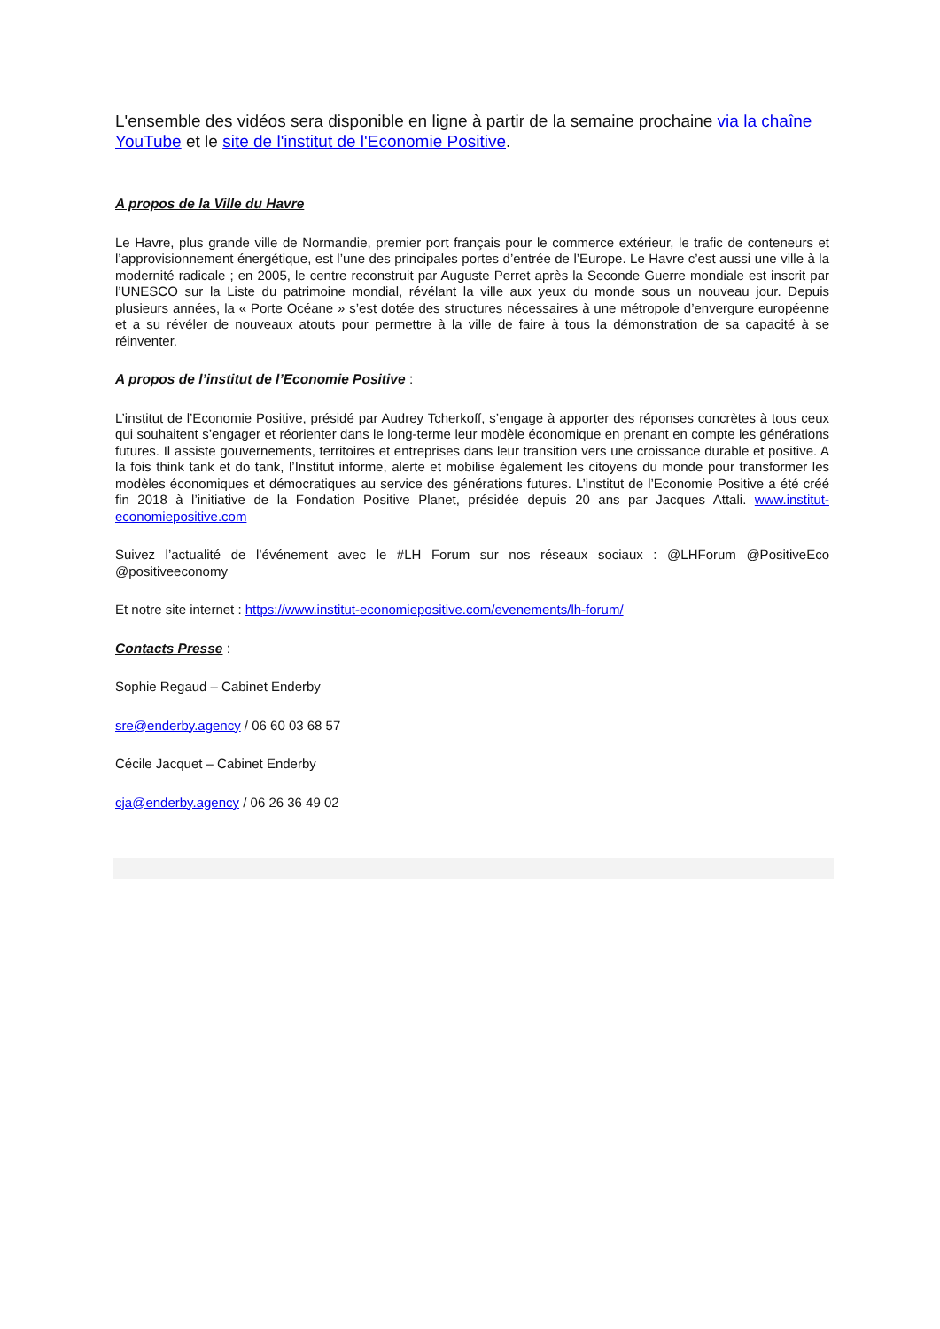L'ensemble des vidéos sera disponible en ligne à partir de la semaine prochaine via la chaîne YouTube et le site de l'institut de l'Economie Positive.
A propos de la Ville du Havre
Le Havre, plus grande ville de Normandie, premier port français pour le commerce extérieur, le trafic de conteneurs et l’approvisionnement énergétique, est l’une des principales portes d’entrée de l’Europe. Le Havre c’est aussi une ville à la modernité radicale ; en 2005, le centre reconstruit par Auguste Perret après la Seconde Guerre mondiale est inscrit par l’UNESCO sur la Liste du patrimoine mondial, révélant la ville aux yeux du monde sous un nouveau jour. Depuis plusieurs années, la « Porte Océane » s’est dotée des structures nécessaires à une métropole d’envergure européenne et a su révéler de nouveaux atouts pour permettre à la ville de faire à tous la démonstration de sa capacité à se réinventer.
A propos de l’institut de l’Economie Positive :
L’institut de l’Economie Positive, présidé par Audrey Tcherkoff, s’engage à apporter des réponses concrètes à tous ceux qui souhaitent s’engager et réorienter dans le long-terme leur modèle économique en prenant en compte les générations futures. Il assiste gouvernements, territoires et entreprises dans leur transition vers une croissance durable et positive. A la fois think tank et do tank, l’Institut informe, alerte et mobilise également les citoyens du monde pour transformer les modèles économiques et démocratiques au service des générations futures. L’institut de l’Economie Positive a été créé fin 2018 à l’initiative de la Fondation Positive Planet, présidée depuis 20 ans par Jacques Attali. www.institut-economiepositive.com
Suivez l’actualité de l’événement avec le #LH Forum sur nos réseaux sociaux : @LHForum @PositiveEco @positiveeconomy
Et notre site internet : https://www.institut-economiepositive.com/evenements/lh-forum/
Contacts Presse :
Sophie Regaud – Cabinet Enderby
sre@enderby.agency / 06 60 03 68 57
Cécile Jacquet – Cabinet Enderby
cja@enderby.agency / 06 26 36 49 02